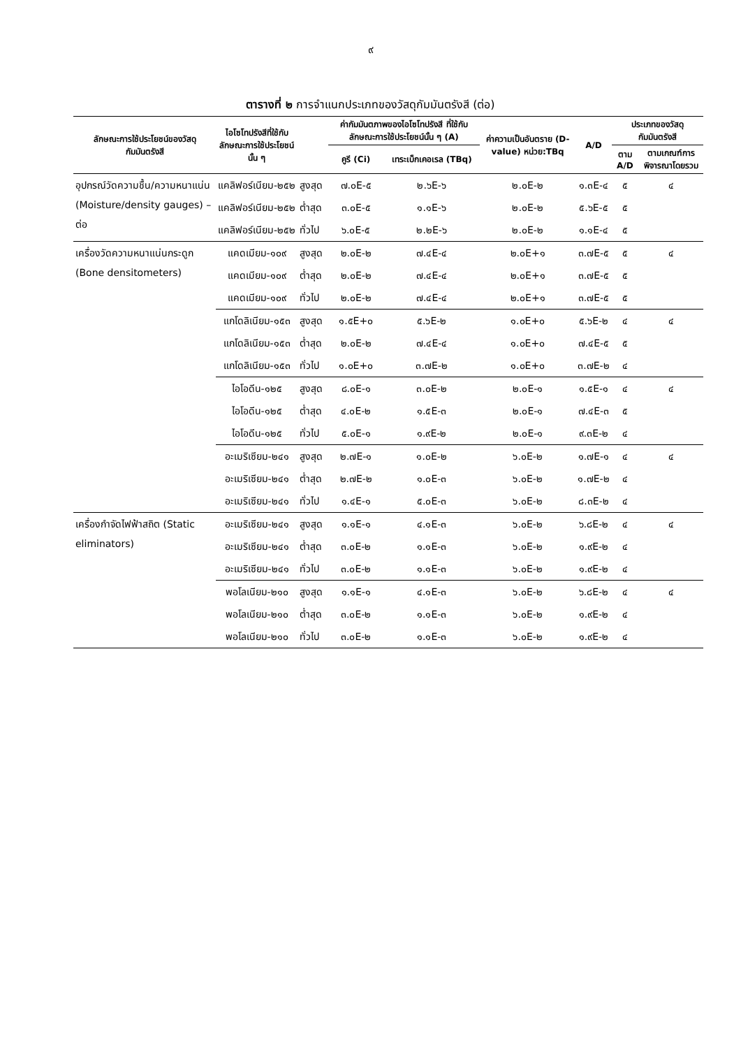๙
ตารางที่ ๒ การจำแนกประเภทของวัสดุกัมมันตรังสี (ต่อ)
| ลักษณะการใช้ประโยชน์ของวัสดุกัมมันตรังสี | ไอโซโทปรังสีที่ใช้กับลักษณะการใช้ประโยชน์นั้น ๆ | | ค่ากัมมันตภาพของไอโซโทปรังสี ที่ใช้กับลักษณะการใช้ประโยชน์นั้น ๆ (A) | | ค่าความเป็นอันตราย (D-value) หน่วย:TBq | A/D | ประเภทของวัสดุกัมมันตรังสี | |
| --- | --- | --- | --- | --- | --- | --- | --- | --- |
| | | | คูรี (Ci) | เทระเบ็กเคอเรล (TBq) | | | ตาม A/D | ตามเกณฑ์การพิจารณาโดยรวม |
| อุปกรณ์วัดความชื้น/ความหนาแน่น (Moisture/density gauges) – ต่อ | แคลิฟอร์เนียม-๒๕๒ | สูงสุด | ๗.๐E-๕ | ๒.๖E-๖ | ๒.๐E-๒ | ๑.๓E-๔ | ๕ | ๔ |
| | แคลิฟอร์เนียม-๒๕๒ | ต่ำสุด | ๓.๐E-๕ | ๑.๑E-๖ | ๒.๐E-๒ | ๕.๖E-๕ | ๕ | |
| | แคลิฟอร์เนียม-๒๕๒ | ทั่วไป | ๖.๐E-๕ | ๒.๒E-๖ | ๒.๐E-๒ | ๑.๑E-๔ | ๕ | |
| เครื่องวัดความหนาแน่นกระดูก (Bone densitometers) | แคดเมียม-๑๐๙ | สูงสุด | ๒.๐E-๒ | ๗.๔E-๔ | ๒.๐E+๑ | ๓.๗E-๕ | ๕ | ๔ |
| | แคดเมียม-๑๐๙ | ต่ำสุด | ๒.๐E-๒ | ๗.๔E-๔ | ๒.๐E+๑ | ๓.๗E-๕ | ๕ | |
| | แคดเมียม-๑๐๙ | ทั่วไป | ๒.๐E-๒ | ๗.๔E-๔ | ๒.๐E+๑ | ๓.๗E-๕ | ๕ | |
| | แกโดลิเนียม-๑๕๓ | สูงสุด | ๑.๕E+๐ | ๕.๖E-๒ | ๑.๐E+๐ | ๕.๖E-๒ | ๔ | ๔ |
| | แกโดลิเนียม-๑๕๓ | ต่ำสุด | ๒.๐E-๒ | ๗.๔E-๔ | ๑.๐E+๐ | ๗.๔E-๕ | ๕ | |
| | แกโดลิเนียม-๑๕๓ | ทั่วไป | ๑.๐E+๐ | ๓.๗E-๒ | ๑.๐E+๐ | ๓.๗E-๒ | ๔ | |
| | ไอโอดีน-๑๒๕ | สูงสุด | ๘.๐E-๑ | ๓.๐E-๒ | ๒.๐E-๑ | ๑.๕E-๑ | ๔ | ๔ |
| | ไอโอดีน-๑๒๕ | ต่ำสุด | ๔.๐E-๒ | ๑.๕E-๓ | ๒.๐E-๑ | ๗.๔E-๓ | ๕ | |
| | ไอโอดีน-๑๒๕ | ทั่วไป | ๕.๐E-๑ | ๑.๙E-๒ | ๒.๐E-๑ | ๙.๓E-๒ | ๔ | |
| | อะเมริเซียม-๒๔๑ | สูงสุด | ๒.๗E-๑ | ๑.๐E-๒ | ๖.๐E-๒ | ๑.๗E-๑ | ๔ | ๔ |
| | อะเมริเซียม-๒๔๑ | ต่ำสุด | ๒.๗E-๒ | ๑.๐E-๓ | ๖.๐E-๒ | ๑.๗E-๒ | ๔ | |
| | อะเมริเซียม-๒๔๑ | ทั่วไป | ๑.๔E-๑ | ๕.๐E-๓ | ๖.๐E-๒ | ๘.๓E-๒ | ๔ | |
| เครื่องกำจัดไฟฟ้าสถิต (Static eliminators) | อะเมริเซียม-๒๔๑ | สูงสุด | ๑.๑E-๑ | ๔.๑E-๓ | ๖.๐E-๒ | ๖.๘E-๒ | ๔ | ๔ |
| | อะเมริเซียม-๒๔๑ | ต่ำสุด | ๓.๐E-๒ | ๑.๑E-๓ | ๖.๐E-๒ | ๑.๙E-๒ | ๔ | |
| | อะเมริเซียม-๒๔๑ | ทั่วไป | ๓.๐E-๒ | ๑.๑E-๓ | ๖.๐E-๒ | ๑.๙E-๒ | ๔ | |
| | พอโลเนียม-๒๑๐ | สูงสุด | ๑.๑E-๑ | ๔.๑E-๓ | ๖.๐E-๒ | ๖.๘E-๒ | ๔ | ๔ |
| | พอโลเนียม-๒๑๐ | ต่ำสุด | ๓.๐E-๒ | ๑.๑E-๓ | ๖.๐E-๒ | ๑.๙E-๒ | ๔ | |
| | พอโลเนียม-๒๑๐ | ทั่วไป | ๓.๐E-๒ | ๑.๑E-๓ | ๖.๐E-๒ | ๑.๙E-๒ | ๔ | |